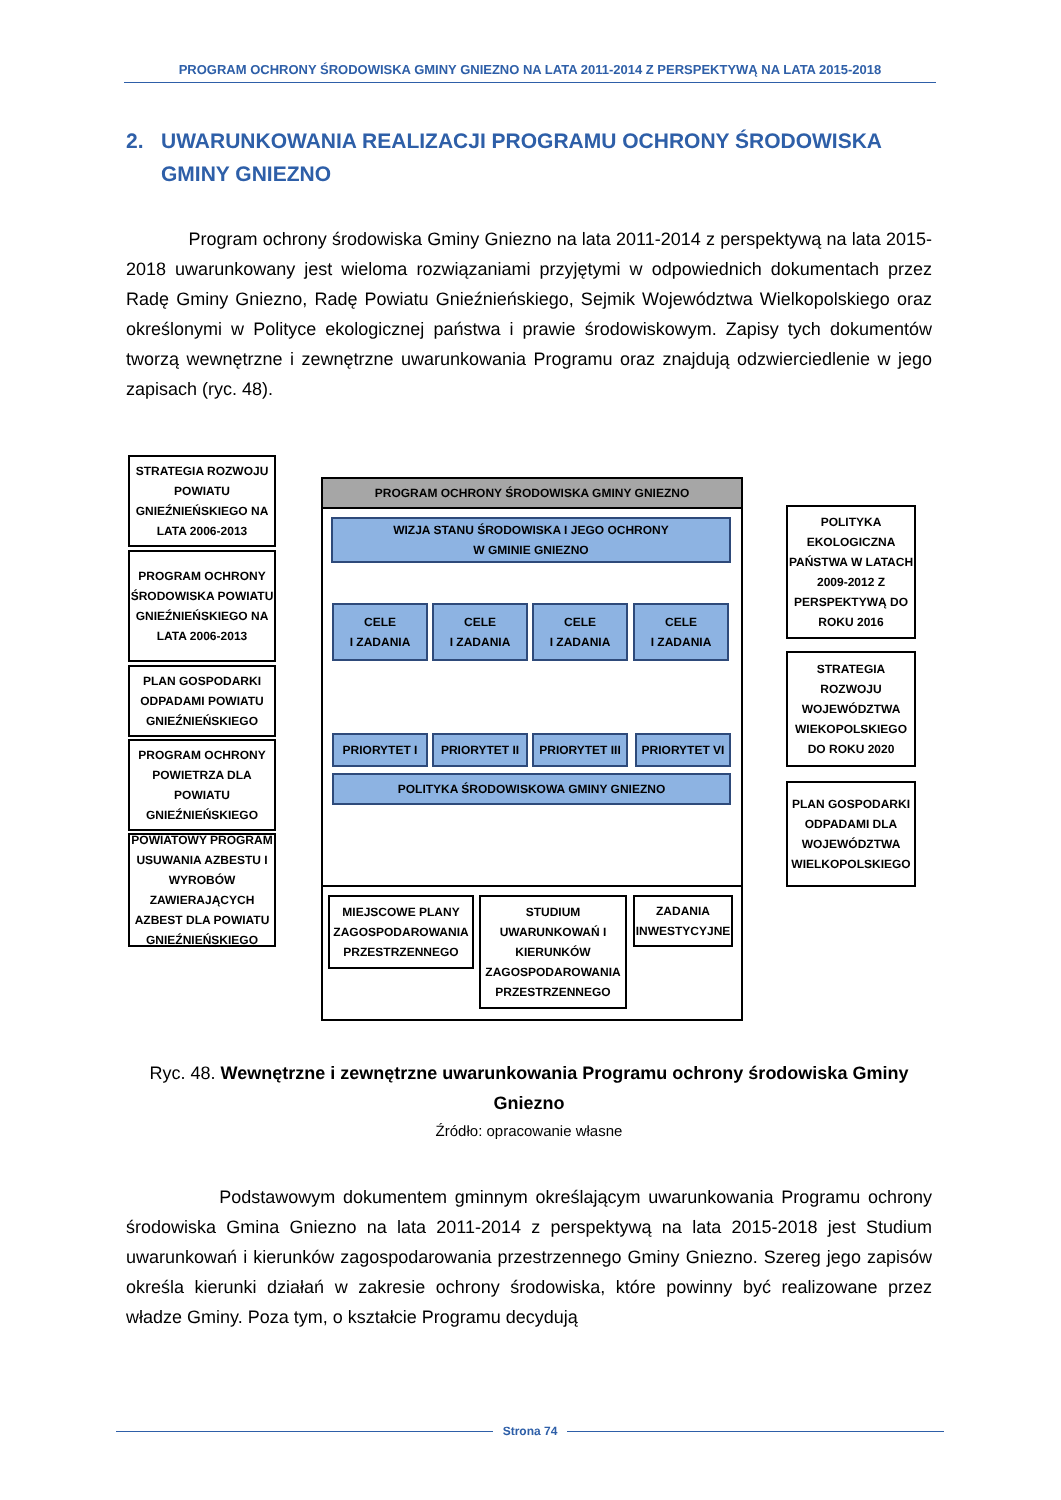PROGRAM OCHRONY ŚRODOWISKA GMINY GNIEZNO NA LATA 2011-2014 Z PERSPEKTYWĄ NA LATA 2015-2018
2. UWARUNKOWANIA REALIZACJI PROGRAMU OCHRONY ŚRODOWISKA
GMINY GNIEZNO
Program ochrony środowiska Gminy Gniezno na lata 2011-2014 z perspektywą na lata 2015-2018 uwarunkowany jest wieloma rozwiązaniami przyjętymi w odpowiednich dokumentach przez Radę Gminy Gniezno, Radę Powiatu Gnieźnieńskiego, Sejmik Województwa Wielkopolskiego oraz określonymi w Polityce ekologicznej państwa i prawie środowiskowym. Zapisy tych dokumentów tworzą wewnętrzne i zewnętrzne uwarunkowania Programu oraz znajdują odzwierciedlenie w jego zapisach (ryc. 48).
STRATEGIA ROZWOJU POWIATU GNIEŹNIEŃSKIEGO NA LATA 2006-2013
PROGRAM OCHRONY ŚRODOWISKA POWIATU GNIEŹNIEŃSKIEGO NA LATA 2006-2013
PLAN GOSPODARKI ODPADAMI POWIATU GNIEŹNIEŃSKIEGO
PROGRAM OCHRONY POWIETRZA DLA POWIATU GNIEŹNIEŃSKIEGO
POWIATOWY PROGRAM USUWANIA AZBESTU I WYROBÓW ZAWIERAJĄCYCH AZBEST DLA POWIATU GNIEŹNIEŃSKIEGO
PROGRAM OCHRONY ŚRODOWISKA GMINY GNIEZNO
WIZJA STANU ŚRODOWISKA I JEGO OCHRONY
W GMINIE GNIEZNO
CELE
I ZADANIA
CELE
I ZADANIA
CELE
I ZADANIA
CELE
I ZADANIA
PRIORYTET I PRIORYTET II
PRIORYTET III
PRIORYTET VI
POLITYKA ŚRODOWISKOWA GMINY GNIEZNO
MIEJSCOWE PLANY ZAGOSPODAROWANIA PRZESTRZENNEGO
STUDIUM UWARUNKOWAŃ I KIERUNKÓW ZAGOSPODAROWANIA PRZESTRZENNEGO
ZADANIA INWESTYCYJNE
POLITYKA EKOLOGICZNA PAŃSTWA W LATACH 2009-2012 Z PERSPEKTYWĄ DO ROKU 2016
STRATEGIA ROZWOJU WOJEWÓDZTWA WIEKOPOLSKIEGO DO ROKU 2020
PLAN GOSPODARKI ODPADAMI DLA WOJEWÓDZTWA WIELKOPOLSKIEGO
Ryc. 48. Wewnętrzne i zewnętrzne uwarunkowania Programu ochrony środowiska Gminy Gniezno
Źródło: opracowanie własne
Podstawowym dokumentem gminnym określającym uwarunkowania Programu ochrony środowiska Gmina Gniezno na lata 2011-2014 z perspektywą na lata 2015-2018 jest Studium uwarunkowań i kierunków zagospodarowania przestrzennego Gminy Gniezno. Szereg jego zapisów określa kierunki działań w zakresie ochrony środowiska, które powinny być realizowane przez władze Gminy. Poza tym, o kształcie Programu decydują
Strona 74